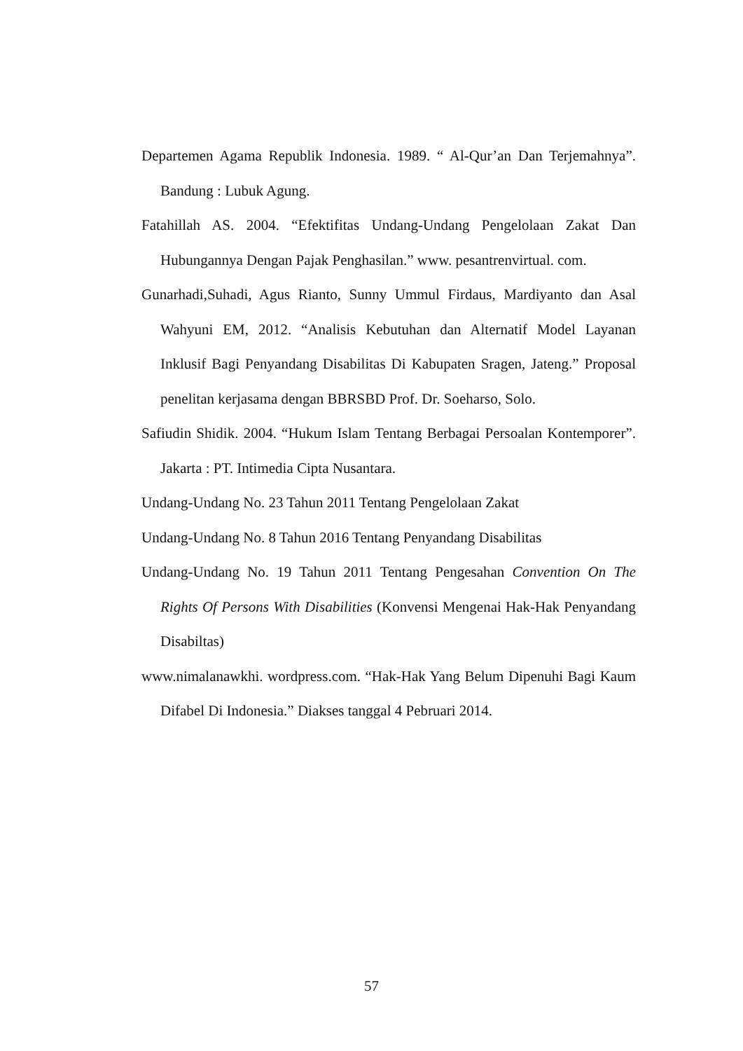Departemen Agama Republik Indonesia. 1989. “ Al-Qur’an Dan Terjemahnya”. Bandung : Lubuk Agung.
Fatahillah AS. 2004. “Efektifitas Undang-Undang Pengelolaan Zakat Dan Hubungannya Dengan Pajak Penghasilan.” www. pesantrenvirtual. com.
Gunarhadi,Suhadi, Agus Rianto, Sunny Ummul Firdaus, Mardiyanto dan Asal Wahyuni EM, 2012. “Analisis Kebutuhan dan Alternatif Model Layanan Inklusif Bagi Penyandang Disabilitas Di Kabupaten Sragen, Jateng.” Proposal penelitan kerjasama dengan BBRSBD Prof. Dr. Soeharso, Solo.
Safiudin Shidik. 2004. “Hukum Islam Tentang Berbagai Persoalan Kontemporer”. Jakarta : PT. Intimedia Cipta Nusantara.
Undang-Undang No. 23 Tahun 2011 Tentang Pengelolaan Zakat
Undang-Undang No. 8 Tahun 2016 Tentang Penyandang Disabilitas
Undang-Undang No. 19 Tahun 2011 Tentang Pengesahan Convention On The Rights Of Persons With Disabilities (Konvensi Mengenai Hak-Hak Penyandang Disabiltas)
www.nimalanawkhi. wordpress.com. “Hak-Hak Yang Belum Dipenuhi Bagi Kaum Difabel Di Indonesia.” Diakses tanggal 4 Pebruari 2014.
57